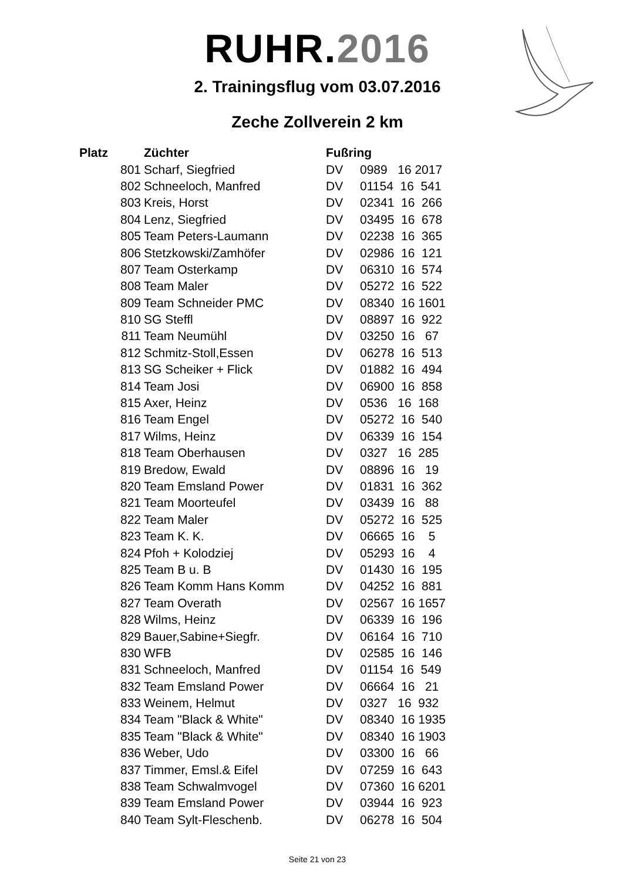RUHR.2016
2. Trainingsflug vom 03.07.2016
Zeche Zollverein 2 km
| Platz | Züchter | Fußring | |
| --- | --- | --- | --- |
| 801 | Scharf, Siegfried | DV | 0989 16 2017 |
| 802 | Schneeloch, Manfred | DV | 01154 16 541 |
| 803 | Kreis, Horst | DV | 02341 16 266 |
| 804 | Lenz, Siegfried | DV | 03495 16 678 |
| 805 | Team Peters-Laumann | DV | 02238 16 365 |
| 806 | Stetzkowski/Zamhöfer | DV | 02986 16 121 |
| 807 | Team Osterkamp | DV | 06310 16 574 |
| 808 | Team Maler | DV | 05272 16 522 |
| 809 | Team Schneider PMC | DV | 08340 16 1601 |
| 810 | SG Steffl | DV | 08897 16 922 |
| 811 | Team Neumühl | DV | 03250 16 67 |
| 812 | Schmitz-Stoll,Essen | DV | 06278 16 513 |
| 813 | SG Scheiker + Flick | DV | 01882 16 494 |
| 814 | Team Josi | DV | 06900 16 858 |
| 815 | Axer, Heinz | DV | 0536 16 168 |
| 816 | Team Engel | DV | 05272 16 540 |
| 817 | Wilms, Heinz | DV | 06339 16 154 |
| 818 | Team Oberhausen | DV | 0327 16 285 |
| 819 | Bredow, Ewald | DV | 08896 16 19 |
| 820 | Team Emsland Power | DV | 01831 16 362 |
| 821 | Team Moorteufel | DV | 03439 16 88 |
| 822 | Team Maler | DV | 05272 16 525 |
| 823 | Team K. K. | DV | 06665 16 5 |
| 824 | Pfoh + Kolodziej | DV | 05293 16 4 |
| 825 | Team B u. B | DV | 01430 16 195 |
| 826 | Team Komm Hans Komm | DV | 04252 16 881 |
| 827 | Team Overath | DV | 02567 16 1657 |
| 828 | Wilms, Heinz | DV | 06339 16 196 |
| 829 | Bauer,Sabine+Siegfr. | DV | 06164 16 710 |
| 830 | WFB | DV | 02585 16 146 |
| 831 | Schneeloch, Manfred | DV | 01154 16 549 |
| 832 | Team Emsland Power | DV | 06664 16 21 |
| 833 | Weinem, Helmut | DV | 0327 16 932 |
| 834 | Team "Black & White" | DV | 08340 16 1935 |
| 835 | Team "Black & White" | DV | 08340 16 1903 |
| 836 | Weber, Udo | DV | 03300 16 66 |
| 837 | Timmer, Emsl.& Eifel | DV | 07259 16 643 |
| 838 | Team Schwalmvogel | DV | 07360 16 6201 |
| 839 | Team Emsland Power | DV | 03944 16 923 |
| 840 | Team Sylt-Fleschenb. | DV | 06278 16 504 |
Seite 21 von 23